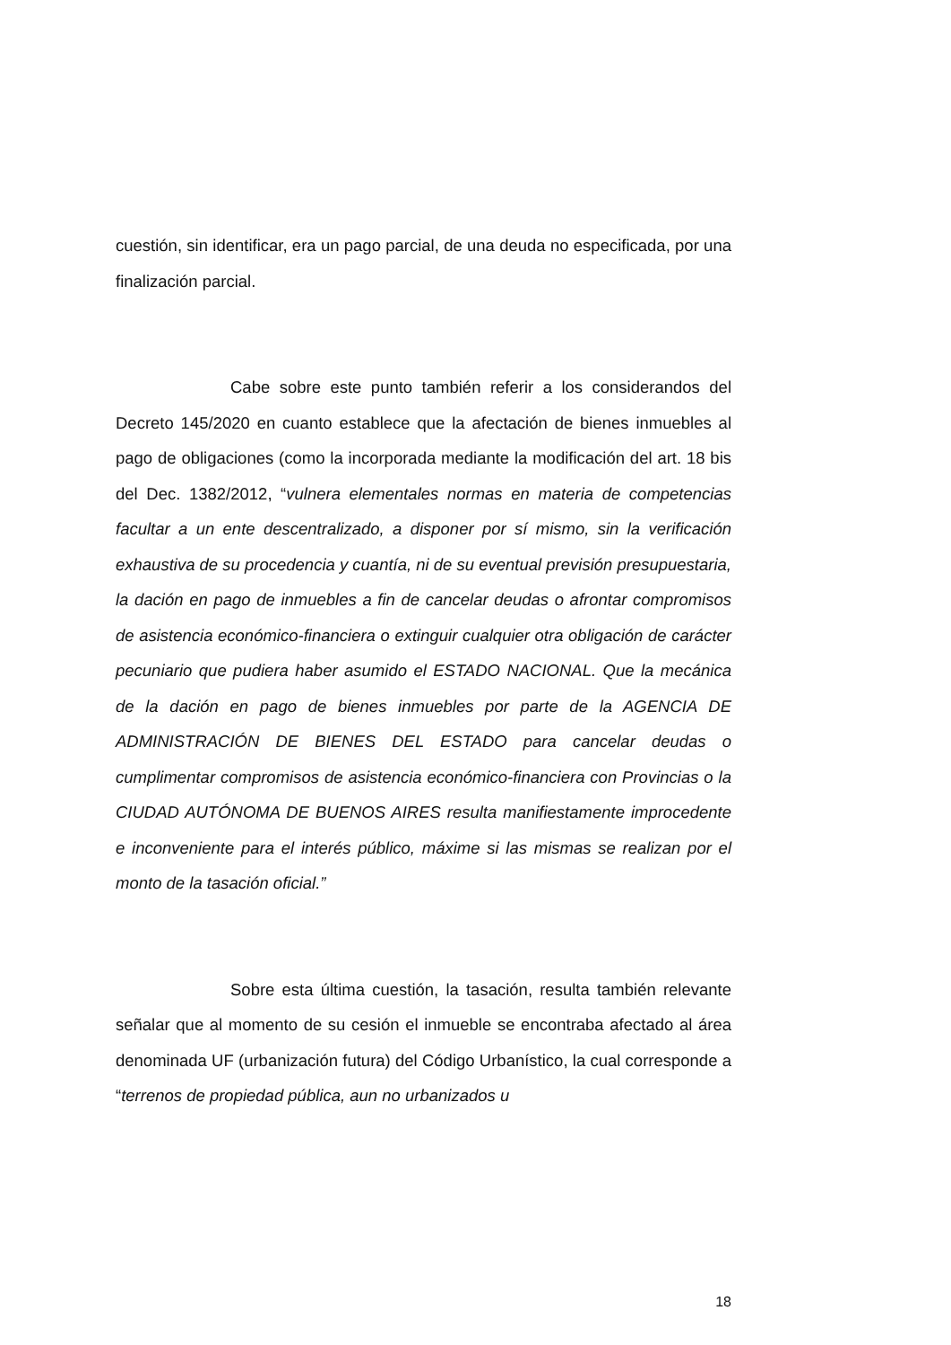cuestión, sin identificar, era un pago parcial, de una deuda no especificada, por una finalización parcial.
Cabe sobre este punto también referir a los considerandos del Decreto 145/2020 en cuanto establece que la afectación de bienes inmuebles al pago de obligaciones (como la incorporada mediante la modificación del art. 18 bis del Dec. 1382/2012, “vulnera elementales normas en materia de competencias facultar a un ente descentralizado, a disponer por sí mismo, sin la verificación exhaustiva de su procedencia y cuantía, ni de su eventual previsión presupuestaria, la dación en pago de inmuebles a fin de cancelar deudas o afrontar compromisos de asistencia económico-financiera o extinguir cualquier otra obligación de carácter pecuniario que pudiera haber asumido el ESTADO NACIONAL. Que la mecánica de la dación en pago de bienes inmuebles por parte de la AGENCIA DE ADMINISTRACIÓN DE BIENES DEL ESTADO para cancelar deudas o cumplimentar compromisos de asistencia económico-financiera con Provincias o la CIUDAD AUTÓNOMA DE BUENOS AIRES resulta manifiestamente improcedente e inconveniente para el interés público, máxime si las mismas se realizan por el monto de la tasación oficial.”
Sobre esta última cuestión, la tasación, resulta también relevante señalar que al momento de su cesión el inmueble se encontraba afectado al área denominada UF (urbanización futura) del Código Urbanístico, la cual corresponde a “terrenos de propiedad pública, aun no urbanizados u
18